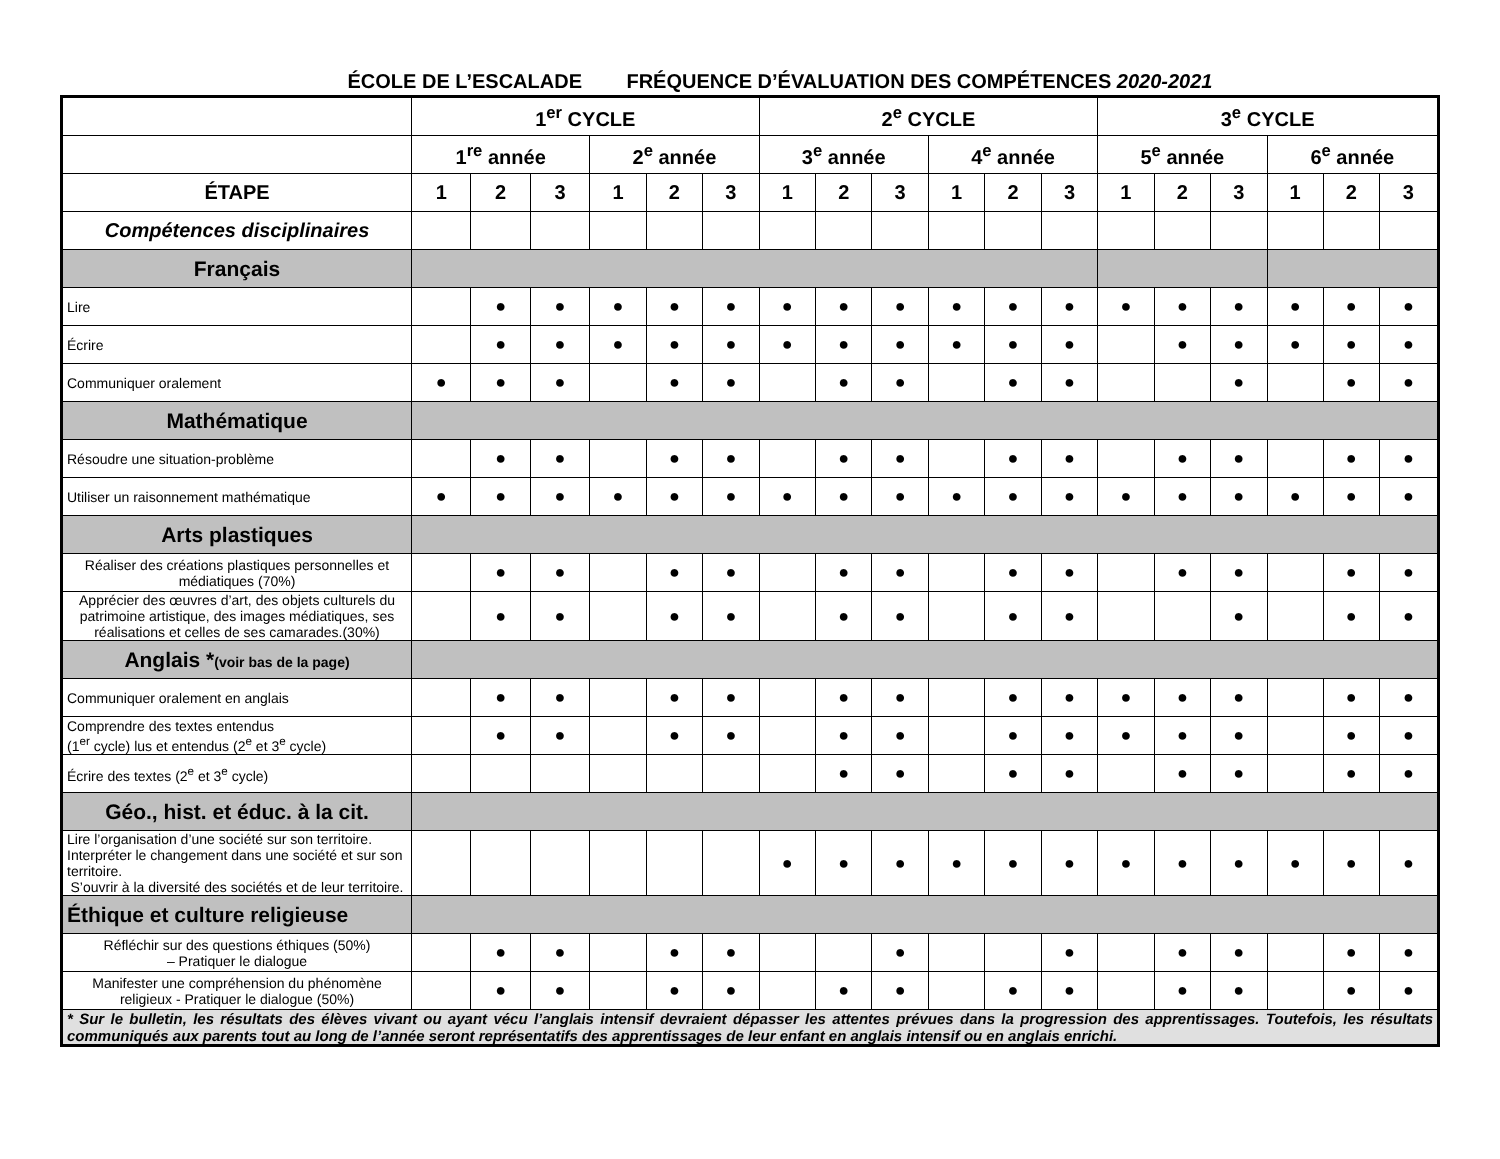ÉCOLE DE L’ESCALADE FRÉQUENCE D’ÉVALUATION DES COMPÉTENCES 2020-2021
| | 1<sup>er</sup> CYCLE | | | | | | 2<sup>e</sup> CYCLE | | | | | | 3<sup>e</sup> CYCLE | | | | | |
| --- | --- | --- | --- | --- | --- | --- | --- | --- | --- | --- | --- | --- | --- | --- | --- | --- | --- | --- |
| | 1<sup>re</sup> année | | | 2<sup>e</sup> année | | | 3<sup>e</sup> année | | | 4<sup>e</sup> année | | | 5<sup>e</sup> année | | | 6<sup>e</sup> année | | |
| ÉTAPE | 1 | 2 | 3 | 1 | 2 | 3 | 1 | 2 | 3 | 1 | 2 | 3 | 1 | 2 | 3 | 1 | 2 | 3 |
| Compétences disciplinaires | | | | | | | | | | | | | | | | | | |
| Français | | | | | | | | | | | | | | | | | | |
| Lire | | ● | ● | ● | ● | ● | ● | ● | ● | ● | ● | ● | ● | ● | ● | ● | ● | ● |
| Écrire | | ● | ● | ● | ● | ● | ● | ● | ● | ● | ● | ● | | ● | ● | ● | ● | ● |
| Communiquer oralement | ● | ● | ● | | ● | ● | | ● | ● | | ● | ● | | | ● | | ● | ● |
| Mathématique | | | | | | | | | | | | | | | | | | |
| Résoudre une situation-problème | | ● | ● | | ● | ● | | ● | ● | | ● | ● | | ● | ● | | ● | ● |
| Utiliser un raisonnement mathématique | ● | ● | ● | ● | ● | ● | ● | ● | ● | ● | ● | ● | ● | ● | ● | ● | ● | ● |
| Arts plastiques | | | | | | | | | | | | | | | | | | |
| Réaliser des créations plastiques personnelles et médiatiques (70%) | | ● | ● | | ● | ● | | ● | ● | | ● | ● | | ● | ● | | ● | ● |
| Apprécier des œuvres d’art, des objets culturels du patrimoine artistique, des images médiatiques, ses réalisations et celles de ses camarades.(30%) | | ● | ● | | ● | ● | | ● | ● | | ● | ● | | | ● | | ● | ● |
| Anglais * (voir bas de la page) | | | | | | | | | | | | | | | | | | |
| Communiquer oralement en anglais | | ● | ● | | ● | ● | | ● | ● | | ● | ● | ● | ● | ● | | ● | ● |
| Comprendre des textes entendus (1<sup>er</sup> cycle) lus et entendus (2<sup>e</sup> et 3<sup>e</sup> cycle) | | ● | ● | | ● | ● | | ● | ● | | ● | ● | ● | ● | ● | | ● | ● |
| Écrire des textes (2<sup>e</sup> et 3<sup>e</sup> cycle) | | | | | | | | ● | ● | | ● | ● | | ● | ● | | ● | ● |
| Géo., hist. et éduc. à la cit. | | | | | | | | | | | | | | | | | | |
| Lire l’organisation d’une société sur son territoire. Interpréter le changement dans une société et sur son territoire. S’ouvrir à la diversité des sociétés et de leur territoire. | | | | | | | ● | ● | ● | ● | ● | ● | ● | ● | ● | ● | ● | ● |
| Éthique et culture religieuse | | | | | | | | | | | | | | | | | | |
| Réfléchir sur des questions éthiques (50%) – Pratiquer le dialogue | | ● | ● | | ● | ● | | | ● | | | ● | | ● | ● | | ● | ● |
| Manifester une compréhension du phénomène religieux - Pratiquer le dialogue (50%) | | ● | ● | | ● | ● | | ● | ● | | ● | ● | | ● | ● | | ● | ● |
| * Sur le bulletin, les résultats des élèves vivant ou ayant vécu l’anglais intensif devraient dépasser les attentes prévues dans la progression des apprentissages. Toutefois, les résultats communiqués aux parents tout au long de l’année seront représentatifs des apprentissages de leur enfant en anglais intensif ou en anglais enrichi. | | | | | | | | | | | | | | | | | | |